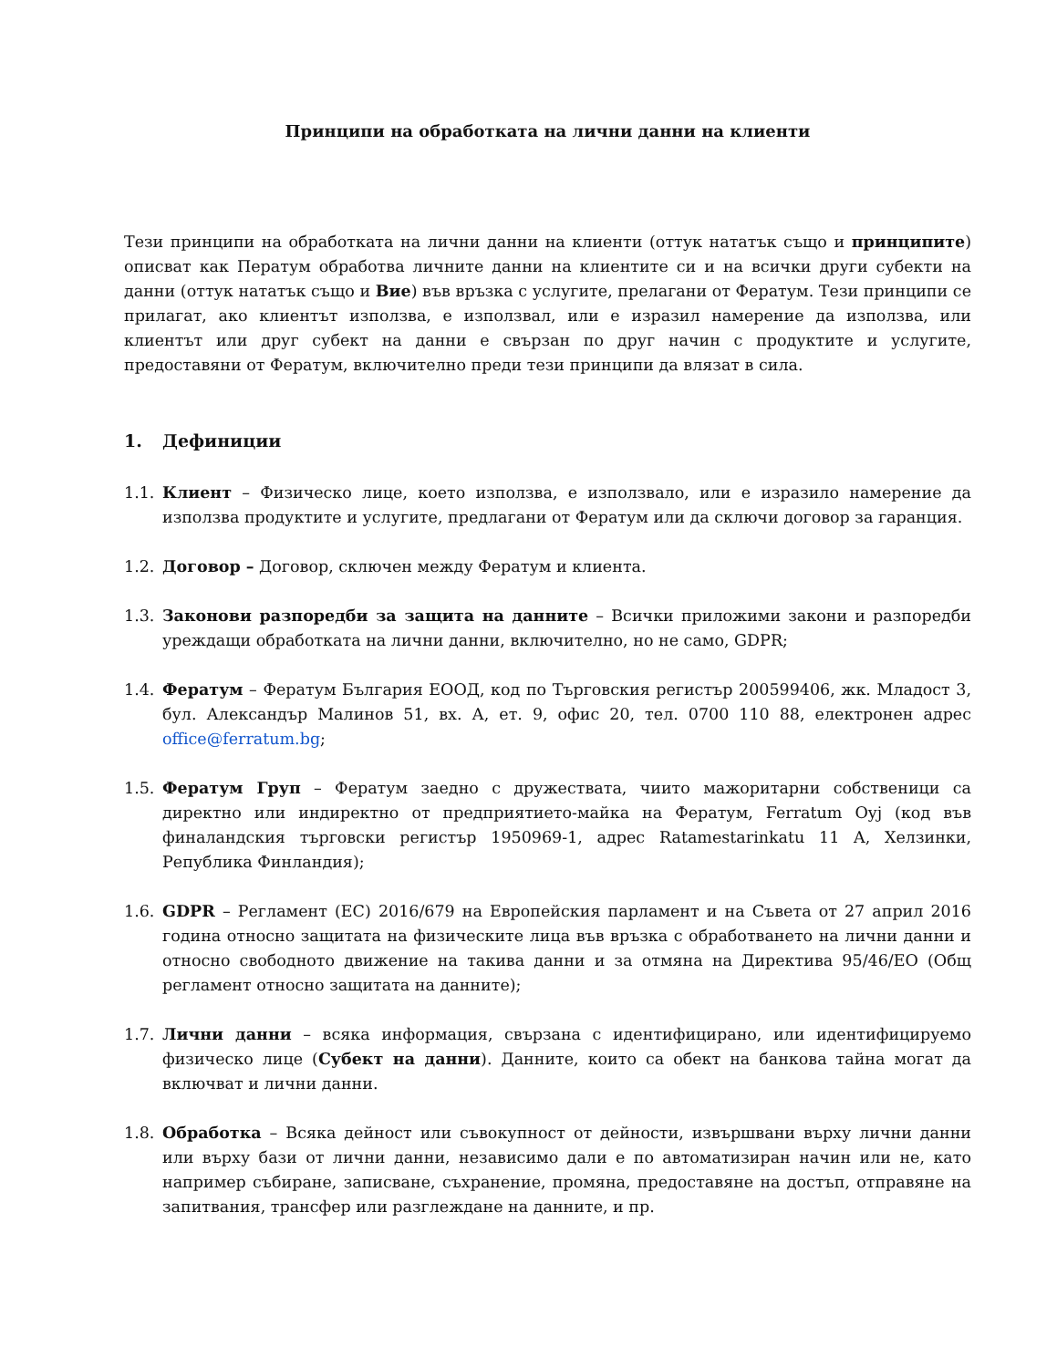Принципи на обработката на лични данни на клиенти
Тези принципи на обработката на лични данни на клиенти (оттук нататък също и принципите) описват как Ператум обработва личните данни на клиентите си и на всички други субекти на данни (оттук нататък също и Вие) във връзка с услугите, прелагани от Фератум. Тези принципи се прилагат, ако клиентът използва, е използвал, или е изразил намерение да използва, или клиентът или друг субект на данни е свързан по друг начин с продуктите и услугите, предоставяни от Фератум, включително преди тези принципи да влязат в сила.
1. Дефиниции
1.1. Клиент – Физическо лице, което използва, е използвало, или е изразило намерение да използва продуктите и услугите, предлагани от Фератум или да сключи договор за гаранция.
1.2. Договор – Договор, сключен между Фератум и клиента.
1.3. Законови разпоредби за защита на данните – Всички приложими закони и разпоредби уреждащи обработката на лични данни, включително, но не само, GDPR;
1.4. Фератум – Фератум България ЕООД, код по Търговския регистър 200599406, жк. Младост 3, бул. Александър Малинов 51, вх. А, ет. 9, офис 20, тел. 0700 110 88, електронен адрес office@ferratum.bg;
1.5. Фератум Груп – Фератум заедно с дружествата, чиито мажоритарни собственици са директно или индиректно от предприятието-майка на Фератум, Ferratum Oyj (код във финаландския търговски регистър 1950969-1, адрес Ratamestarinkatu 11 A, Хелзинки, Република Финландия);
1.6. GDPR – Регламент (ЕС) 2016/679 на Европейския парламент и на Съвета от 27 април 2016 година относно защитата на физическите лица във връзка с обработването на лични данни и относно свободното движение на такива данни и за отмяна на Директива 95/46/ЕО (Общ регламент относно защитата на данните);
1.7. Лични данни – всяка информация, свързана с идентифицирано, или идентифицируемо физическо лице (Субект на данни). Данните, които са обект на банкова тайна могат да включват и лични данни.
1.8. Обработка – Всяка дейност или съвокупност от дейности, извършвани върху лични данни или върху бази от лични данни, независимо дали е по автоматизиран начин или не, като например събиране, записване, съхранение, промяна, предоставяне на достъп, отправяне на запитвания, трансфер или разглеждане на данните, и пр.